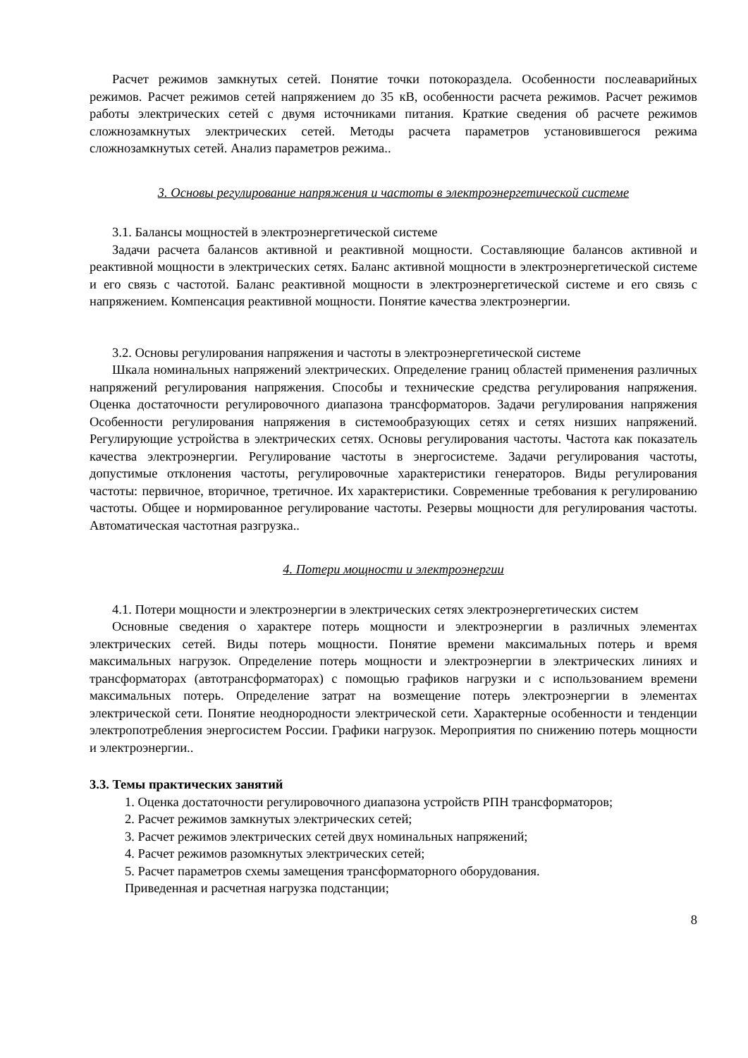Расчет режимов замкнутых сетей. Понятие точки потокораздела. Особенности послеаварийных режимов. Расчет режимов сетей напряжением до 35 кВ, особенности расчета режимов. Расчет режимов работы электрических сетей с двумя источниками питания. Краткие сведения об расчете режимов сложнозамкнутых электрических сетей. Методы расчета параметров установившегося режима сложнозамкнутых сетей. Анализ параметров режима..
3. Основы регулирование напряжения и частоты в электроэнергетической системе
3.1. Балансы мощностей в электроэнергетической системе
Задачи расчета балансов активной и реактивной мощности. Составляющие балансов активной и реактивной мощности в электрических сетях. Баланс активной мощности в электроэнергетической системе и его связь с частотой. Баланс реактивной мощности в электроэнергетической системе и его связь с напряжением. Компенсация реактивной мощности. Понятие качества электроэнергии.
3.2. Основы регулирования напряжения и частоты в электроэнергетической системе
Шкала номинальных напряжений электрических. Определение границ областей применения различных напряжений регулирования напряжения. Способы и технические средства регулирования напряжения. Оценка достаточности регулировочного диапазона трансформаторов. Задачи регулирования напряжения Особенности регулирования напряжения в системообразующих сетях и сетях низших напряжений. Регулирующие устройства в электрических сетях. Основы регулирования частоты. Частота как показатель качества электроэнергии. Регулирование частоты в энергосистеме. Задачи регулирования частоты, допустимые отклонения частоты, регулировочные характеристики генераторов. Виды регулирования частоты: первичное, вторичное, третичное. Их характеристики. Современные требования к регулированию частоты. Общее и нормированное регулирование частоты. Резервы мощности для регулирования частоты. Автоматическая частотная разгрузка..
4. Потери мощности и электроэнергии
4.1. Потери мощности и электроэнергии в электрических сетях электроэнергетических систем
Основные сведения о характере потерь мощности и электроэнергии в различных элементах электрических сетей. Виды потерь мощности. Понятие времени максимальных потерь и время максимальных нагрузок. Определение потерь мощности и электроэнергии в электрических линиях и трансформаторах (автотрансформаторах) с помощью графиков нагрузки и с использованием времени максимальных потерь. Определение затрат на возмещение потерь электроэнергии в элементах электрической сети. Понятие неоднородности электрической сети. Характерные особенности и тенденции электропотребления энергосистем России. Графики нагрузок. Мероприятия по снижению потерь мощности и электроэнергии..
3.3. Темы практических занятий
1. Оценка достаточности регулировочного диапазона устройств РПН трансформаторов;
2. Расчет режимов замкнутых электрических сетей;
3. Расчет режимов электрических сетей двух номинальных напряжений;
4. Расчет режимов разомкнутых электрических сетей;
5. Расчет параметров схемы замещения трансформаторного оборудования.
Приведенная и расчетная нагрузка подстанции;
8